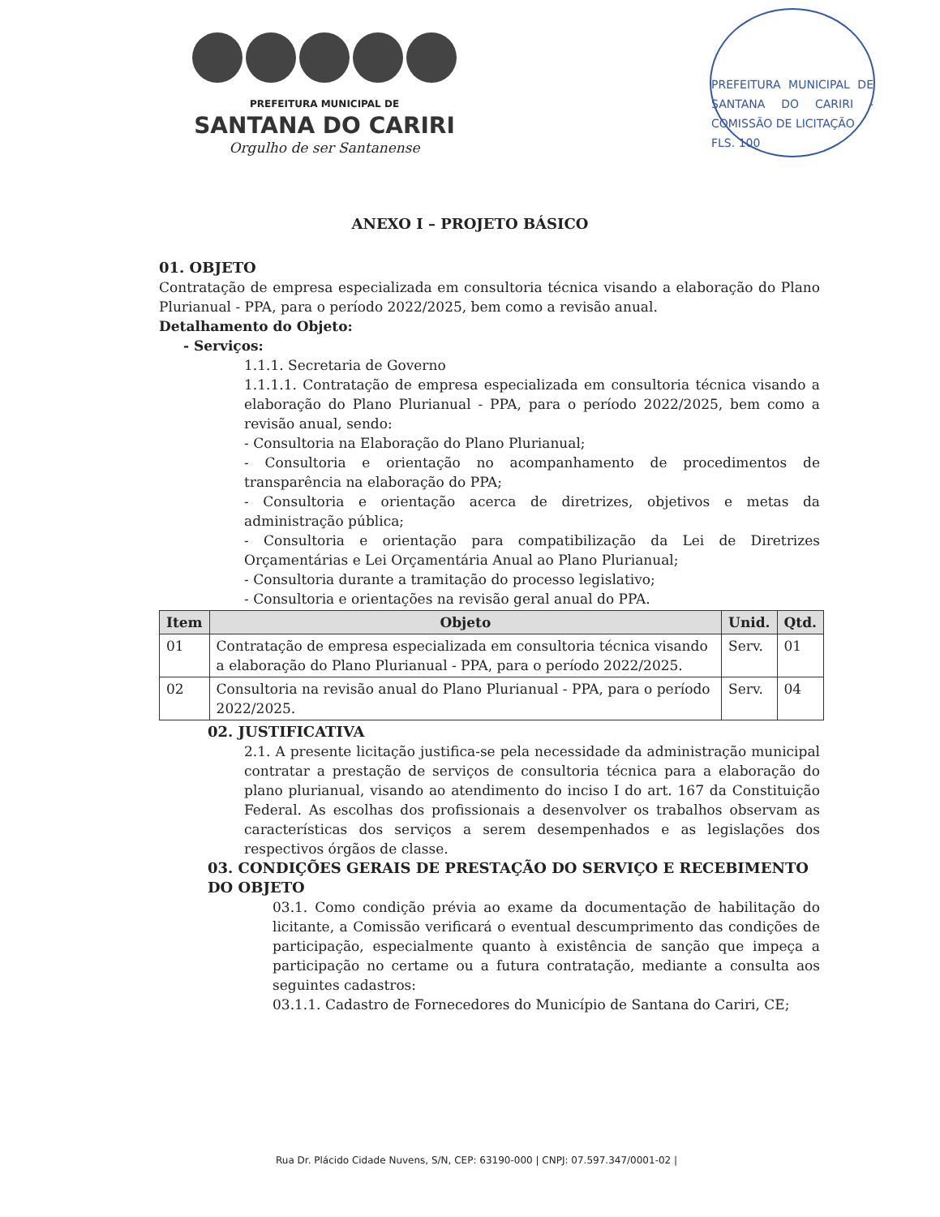PREFEITURA MUNICIPAL DE
SANTANA DO CARIRI
Orgulho de ser Santanense
PREFEITURA MUNICIPAL DE SANTANA DO CARIRI - COMISSÃO DE LICITAÇÃO
FLS. 100
ANEXO I – PROJETO BÁSICO
01. OBJETO
Contratação de empresa especializada em consultoria técnica visando a elaboração do Plano Plurianual - PPA, para o período 2022/2025, bem como a revisão anual.
Detalhamento do Objeto:
- Serviços:
1.1.1. Secretaria de Governo
1.1.1.1. Contratação de empresa especializada em consultoria técnica visando a elaboração do Plano Plurianual - PPA, para o período 2022/2025, bem como a revisão anual, sendo:
- Consultoria na Elaboração do Plano Plurianual;
- Consultoria e orientação no acompanhamento de procedimentos de transparência na elaboração do PPA;
- Consultoria e orientação acerca de diretrizes, objetivos e metas da administração pública;
- Consultoria e orientação para compatibilização da Lei de Diretrizes Orçamentárias e Lei Orçamentária Anual ao Plano Plurianual;
- Consultoria durante a tramitação do processo legislativo;
- Consultoria e orientações na revisão geral anual do PPA.
| Item | Objeto | Unid. | Qtd. |
| --- | --- | --- | --- |
| 01 | Contratação de empresa especializada em consultoria técnica visando a elaboração do Plano Plurianual - PPA, para o período 2022/2025. | Serv. | 01 |
| 02 | Consultoria na revisão anual do Plano Plurianual - PPA, para o período 2022/2025. | Serv. | 04 |
02. JUSTIFICATIVA
2.1. A presente licitação justifica-se pela necessidade da administração municipal contratar a prestação de serviços de consultoria técnica para a elaboração do plano plurianual, visando ao atendimento do inciso I do art. 167 da Constituição Federal. As escolhas dos profissionais a desenvolver os trabalhos observam as características dos serviços a serem desempenhados e as legislações dos respectivos órgãos de classe.
03. CONDIÇÕES GERAIS DE PRESTAÇÃO DO SERVIÇO E RECEBIMENTO DO OBJETO
03.1. Como condição prévia ao exame da documentação de habilitação do licitante, a Comissão verificará o eventual descumprimento das condições de participação, especialmente quanto à existência de sanção que impeça a participação no certame ou a futura contratação, mediante a consulta aos seguintes cadastros:
03.1.1. Cadastro de Fornecedores do Município de Santana do Cariri, CE;
Rua Dr. Plácido Cidade Nuvens, S/N, CEP: 63190-000 | CNPJ: 07.597.347/0001-02 |